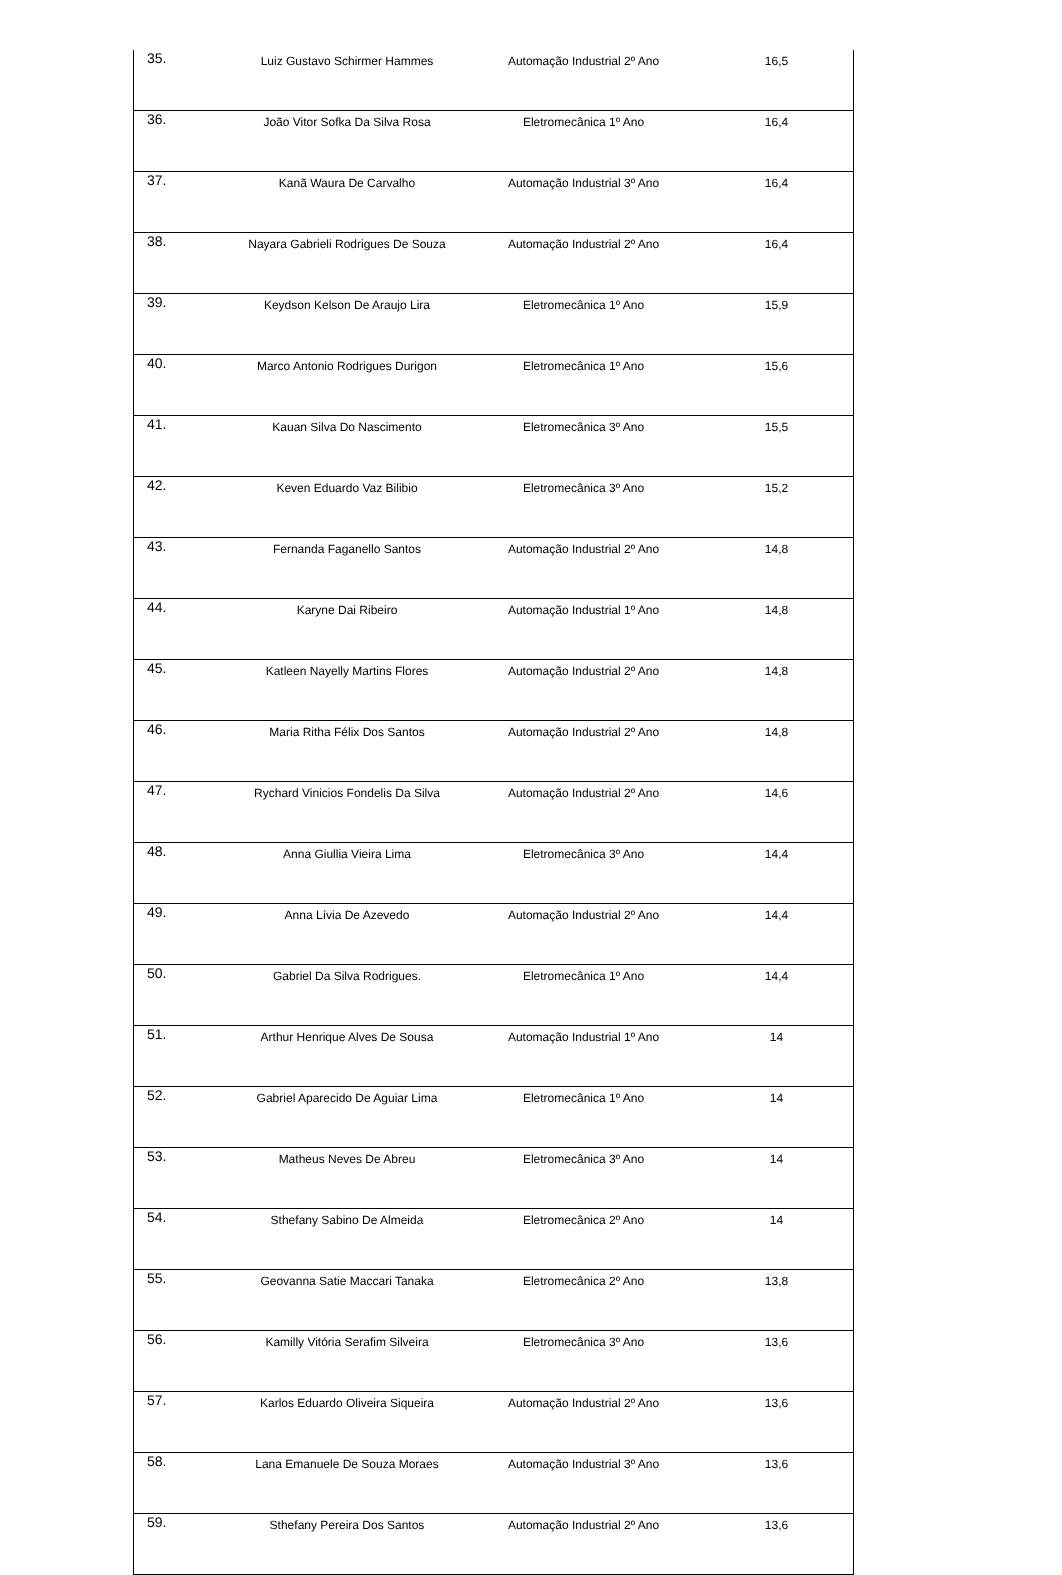| 35. | Luiz Gustavo Schirmer Hammes | Automação Industrial 2º Ano | 16,5 |
| 36. | João Vitor Sofka Da Silva Rosa | Eletromecânica 1º Ano | 16,4 |
| 37. | Kanã Waura De Carvalho | Automação Industrial 3º Ano | 16,4 |
| 38. | Nayara Gabrieli Rodrigues De Souza | Automação Industrial 2º Ano | 16,4 |
| 39. | Keydson Kelson De Araujo Lira | Eletromecânica 1º Ano | 15,9 |
| 40. | Marco Antonio Rodrigues Durigon | Eletromecânica 1º Ano | 15,6 |
| 41. | Kauan Silva Do Nascimento | Eletromecânica 3º Ano | 15,5 |
| 42. | Keven Eduardo Vaz Bilibio | Eletromecânica 3º Ano | 15,2 |
| 43. | Fernanda Faganello Santos | Automação Industrial 2º Ano | 14,8 |
| 44. | Karyne Dai Ribeiro | Automação Industrial 1º Ano | 14,8 |
| 45. | Katleen Nayelly Martins Flores | Automação Industrial 2º Ano | 14,8 |
| 46. | Maria Ritha Félix Dos Santos | Automação Industrial 2º Ano | 14,8 |
| 47. | Rychard Vinicios Fondelis Da Silva | Automação Industrial 2º Ano | 14,6 |
| 48. | Anna Giullia Vieira Lima | Eletromecânica 3º Ano | 14,4 |
| 49. | Anna Lívia De Azevedo | Automação Industrial 2º Ano | 14,4 |
| 50. | Gabriel Da Silva Rodrigues. | Eletromecânica 1º Ano | 14,4 |
| 51. | Arthur Henrique Alves De Sousa | Automação Industrial 1º Ano | 14 |
| 52. | Gabriel Aparecido De Aguiar Lima | Eletromecânica 1º Ano | 14 |
| 53. | Matheus Neves De Abreu | Eletromecânica 3º Ano | 14 |
| 54. | Sthefany Sabino De Almeida | Eletromecânica 2º Ano | 14 |
| 55. | Geovanna Satie Maccari Tanaka | Eletromecânica 2º Ano | 13,8 |
| 56. | Kamilly Vitória Serafim Silveira | Eletromecânica 3º Ano | 13,6 |
| 57. | Karlos Eduardo Oliveira Siqueira | Automação Industrial 2º Ano | 13,6 |
| 58. | Lana Emanuele De Souza Moraes | Automação Industrial 3º Ano | 13,6 |
| 59. | Sthefany Pereira Dos Santos | Automação Industrial 2º Ano | 13,6 |